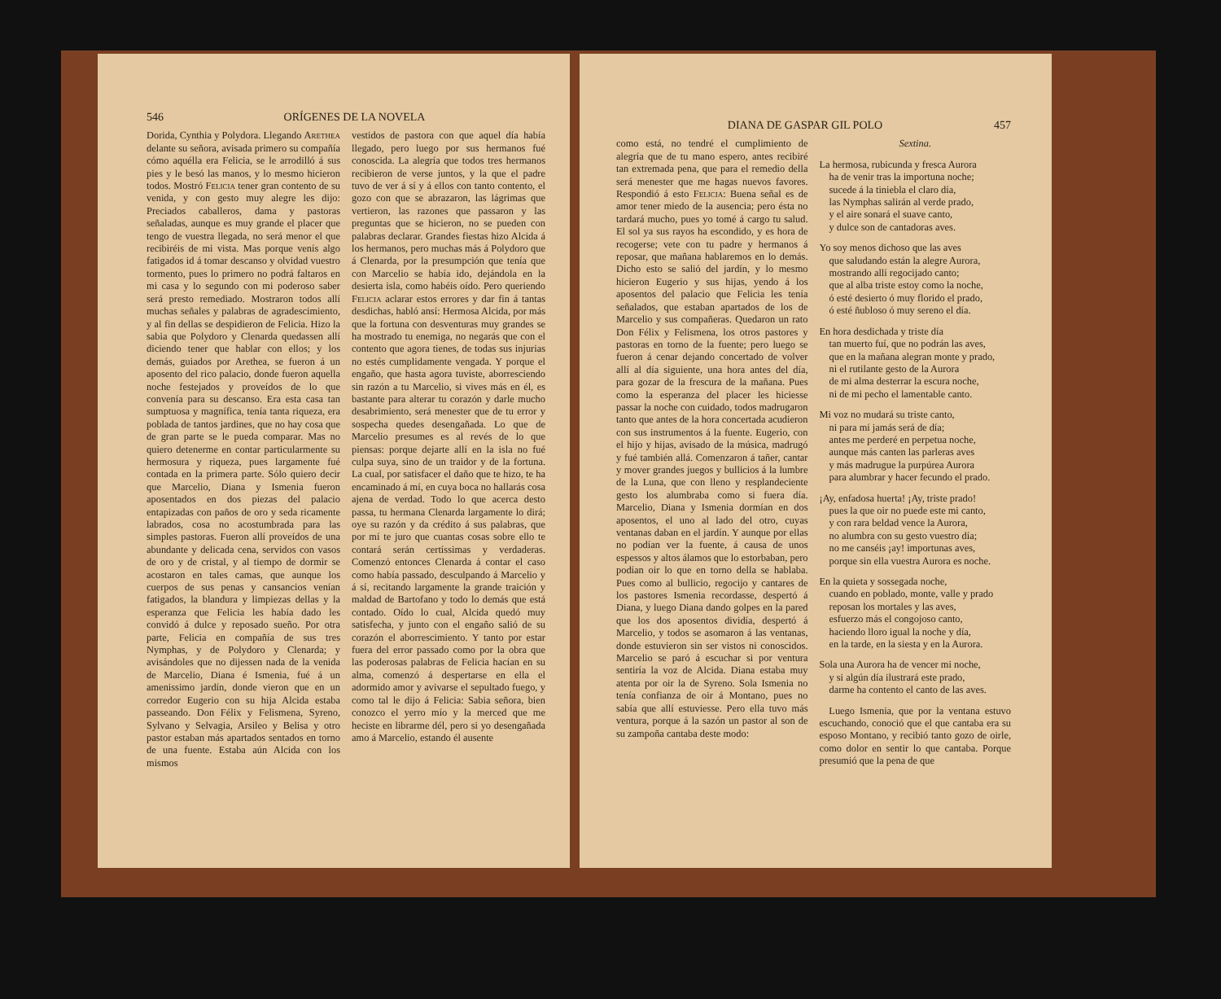546 ORÍGENES DE LA NOVELA
Dorida, Cynthia y Polydora. Llegando Arethea delante su señora, avisada primero su compañía cómo aquélla era Felicia, se le arrodilló á sus pies y le besó las manos, y lo mesmo hicieron todos. Mostró Felicia tener gran contento de su venida, y con gesto muy alegre les dijo: Preciados caballeros, dama y pastoras señaladas, aunque es muy grande el placer que tengo de vuestra llegada, no será menor el que recibiréis de mi vista. Mas porque venís algo fatigados id á tomar descanso y olvidad vuestro tormento, pues lo primero no podrá faltaros en mi casa y lo segundo con mi poderoso saber será presto remediado. Mostraron todos allí muchas señales y palabras de agradescimiento, y al fin dellas se despidieron de Felicia. Hizo la sabia que Polydoro y Clenarda quedassen allí diciendo tener que hablar con ellos; y los demás, guiados por Arethea, se fueron á un aposento del rico palacio, donde fueron aquella noche festejados y proveídos de lo que convenía para su descanso. Era esta casa tan sumptuosa y magnífica, tenía tanta riqueza, era poblada de tantos jardines, que no hay cosa que de gran parte se le pueda comparar. Mas no quiero detenerme en contar particularmente su hermosura y riqueza, pues largamente fué contada en la primera parte. Sólo quiero decir que Marcelio, Diana y Ismenia fueron aposentados en dos piezas del palacio entapizadas con paños de oro y seda ricamente labrados, cosa no acostumbrada para las simples pastoras. Fueron allí proveídos de una abundante y delicada cena, servidos con vasos de oro y de cristal, y al tiempo de dormir se acostaron en tales camas, que aunque los cuerpos de sus penas y cansancios venían fatigados, la blandura y limpiezas dellas y la esperanza que Felicia les había dado les convidó á dulce y reposado sueño. Por otra parte, Felicia en compañía de sus tres Nymphas, y de Polydoro y Clenarda; y avisándoles que no dijessen nada de la venida de Marcelio, Diana é Ismenia, fué á un amenissimo jardín, donde vieron que en un corredor Eugerio con su hija Alcida estaba passeando. Don Félix y Felismena, Syreno, Sylvano y Selvagia, Arsileo y Belisa y otro pastor estaban más apartados sentados en torno de una fuente. Estaba aún Alcida con los mismos
vestidos de pastora con que aquel día había llegado, pero luego por sus hermanos fué conoscida. La alegría que todos tres hermanos recibieron de verse juntos, y la que el padre tuvo de ver á sí y á ellos con tanto contento, el gozo con que se abrazaron, las lágrimas que vertieron, las razones que passaron y las preguntas que se hicieron, no se pueden con palabras declarar. Grandes fiestas hizo Alcida á los hermanos, pero muchas más á Polydoro que á Clenarda, por la presumpción que tenía que con Marcelio se había ido, dejándola en la desierta isla, como habéis oído. Pero queriendo Felicia aclarar estos errores y dar fin á tantas desdichas, habló ansí: Hermosa Alcida, por más que la fortuna con desventuras muy grandes se ha mostrado tu enemiga, no negarás que con el contento que agora tienes, de todas sus injurias no estés cumplidamente vengada. Y porque el engaño, que hasta agora tuviste, aborresciendo sin razón a tu Marcelio, si vives más en él, es bastante para alterar tu corazón y darle mucho desabrimiento, será menester que de tu error y sospecha quedes desengañada. Lo que de Marcelio presumes es al revés de lo que piensas: porque dejarte allí en la isla no fué culpa suya, sino de un traidor y de la fortuna. La cual, por satisfacer el daño que te hizo, te ha encaminado á mí, en cuya boca no hallarás cosa ajena de verdad. Todo lo que acerca desto passa, tu hermana Clenarda largamente lo dirá; oye su razón y da crédito á sus palabras, que por mí te juro que cuantas cosas sobre ello te contará serán certíssimas y verdaderas. Comenzó entonces Clenarda á contar el caso como había passado, desculpando á Marcelio y á sí, recitando largamente la grande traición y maldad de Bartofano y todo lo demás que está contado. Oído lo cual, Alcida quedó muy satisfecha, y junto con el engaño salió de su corazón el aborrescimiento. Y tanto por estar fuera del error passado como por la obra que las poderosas palabras de Felicia hacían en su alma, comenzó á despertarse en ella el adormido amor y avivarse el sepultado fuego, y como tal le dijo á Felicia: Sabia señora, bien conozco el yerro mío y la merced que me heciste en librarme dél, pero si yo desengañada amo á Marcelio, estando él ausente
DIANA DE GASPAR GIL POLO 457
como está, no tendré el cumplimiento de alegría que de tu mano espero, antes recibiré tan extremada pena, que para el remedio della será menester que me hagas nuevos favores. Respondió á esto Felicia: Buena señal es de amor tener miedo de la ausencia; pero ésta no tardará mucho, pues yo tomé á cargo tu salud. El sol ya sus rayos ha escondido, y es hora de recogerse; vete con tu padre y hermanos á reposar, que mañana hablaremos en lo demás. Dicho esto se salió del jardín, y lo mesmo hicieron Eugerio y sus hijas, yendo á los aposentos del palacio que Felicia les tenía señalados, que estaban apartados de los de Marcelio y sus compañeras. Quedaron un rato Don Félix y Felismena, los otros pastores y pastoras en torno de la fuente; pero luego se fueron á cenar dejando concertado de volver allí al día siguiente, una hora antes del día, para gozar de la frescura de la mañana. Pues como la esperanza del placer les hiciesse passar la noche con cuidado, todos madrugaron tanto que antes de la hora concertada acudieron con sus instrumentos á la fuente. Eugerio, con el hijo y hijas, avisado de la música, madrugó y fué también allá. Comenzaron á tañer, cantar y mover grandes juegos y bullicios á la lumbre de la Luna, que con lleno y resplandeciente gesto los alumbraba como si fuera día. Marcelio, Diana y Ismenia dormían en dos aposentos, el uno al lado del otro, cuyas ventanas daban en el jardín. Y aunque por ellas no podían ver la fuente, á causa de unos espessos y altos álamos que lo estorbaban, pero podían oir lo que en torno della se hablaba. Pues como al bullicio, regocijo y cantares de los pastores Ismenia recordasse, despertó á Diana, y luego Diana dando golpes en la pared que los dos aposentos dividía, despertó á Marcelio, y todos se asomaron á las ventanas, donde estuvieron sin ser vistos ni conoscidos. Marcelio se paró á escuchar si por ventura sentiría la voz de Alcida. Diana estaba muy atenta por oir la de Syreno. Sola Ismenia no tenía confianza de oir á Montano, pues no sabía que allí estuviesse. Pero ella tuvo más ventura, porque á la sazón un pastor al son de su zampoña cantaba deste modo:
Sextina.
La hermosa, rubicunda y fresca Aurora
ha de venir tras la importuna noche;
sucede á la tiniebla el claro día,
las Nymphas salirán al verde prado,
y el aire sonará el suave canto,
y dulce son de cantadoras aves.
Yo soy menos dichoso que las aves
que saludando están la alegre Aurora,
mostrando allí regocijado canto;
que al alba triste estoy como la noche,
ó esté desierto ó muy florido el prado,
ó esté ñubloso ó muy sereno el día.
En hora desdichada y triste día
tan muerto fuí, que no podrán las aves,
que en la mañana alegran monte y prado,
ni el rutilante gesto de la Aurora
de mi alma desterrar la escura noche,
ni de mi pecho el lamentable canto.
Mi voz no mudará su triste canto,
ni para mí jamás será de día;
antes me perderé en perpetua noche,
aunque más canten las parleras aves
y más madrugue la purpúrea Aurora
para alumbrar y hacer fecundo el prado.
¡Ay, enfadosa huerta! ¡Ay, triste prado!
pues la que oir no puede este mi canto,
y con rara beldad vence la Aurora,
no alumbra con su gesto vuestro día;
no me canséis ¡ay! importunas aves,
porque sin ella vuestra Aurora es noche.
En la quieta y sossegada noche,
cuando en poblado, monte, valle y prado
reposan los mortales y las aves,
esfuerzo más el congojoso canto,
haciendo lloro igual la noche y día,
en la tarde, en la siesta y en la Aurora.
Sola una Aurora ha de vencer mi noche,
y si algún día ilustrará este prado,
darme ha contento el canto de las aves.
Luego Ismenia, que por la ventana estuvo escuchando, conoció que el que cantaba era su esposo Montano, y recibió tanto gozo de oirle, como dolor en sentir lo que cantaba. Porque presumió que la pena de que